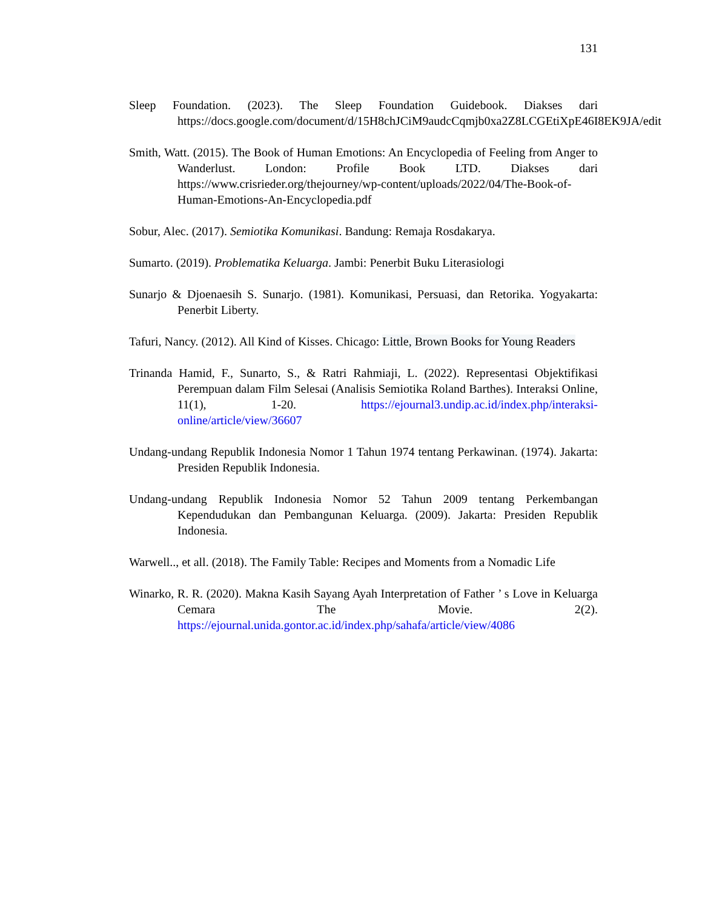131
Sleep Foundation. (2023). The Sleep Foundation Guidebook. Diakses dari https://docs.google.com/document/d/15H8chJCiM9audcCqmjb0xa2Z8LCGEtiXpE46I8EK9JA/edit
Smith, Watt. (2015). The Book of Human Emotions: An Encyclopedia of Feeling from Anger to Wanderlust. London: Profile Book LTD. Diakses dari https://www.crisrieder.org/thejourney/wp-content/uploads/2022/04/The-Book-of-Human-Emotions-An-Encyclopedia.pdf
Sobur, Alec. (2017). Semiotika Komunikasi. Bandung: Remaja Rosdakarya.
Sumarto. (2019). Problematika Keluarga. Jambi: Penerbit Buku Literasiologi
Sunarjo & Djoenaesih S. Sunarjo. (1981). Komunikasi, Persuasi, dan Retorika. Yogyakarta: Penerbit Liberty.
Tafuri, Nancy. (2012). All Kind of Kisses. Chicago: Little, Brown Books for Young Readers
Trinanda Hamid, F., Sunarto, S., & Ratri Rahmiaji, L. (2022). Representasi Objektifikasi Perempuan dalam Film Selesai (Analisis Semiotika Roland Barthes). Interaksi Online, 11(1), 1-20. https://ejournal3.undip.ac.id/index.php/interaksi-online/article/view/36607
Undang-undang Republik Indonesia Nomor 1 Tahun 1974 tentang Perkawinan. (1974). Jakarta: Presiden Republik Indonesia.
Undang-undang Republik Indonesia Nomor 52 Tahun 2009 tentang Perkembangan Kependudukan dan Pembangunan Keluarga. (2009). Jakarta: Presiden Republik Indonesia.
Warwell.., et all. (2018). The Family Table: Recipes and Moments from a Nomadic Life
Winarko, R. R. (2020). Makna Kasih Sayang Ayah Interpretation of Father ’ s Love in Keluarga Cemara The Movie. 2(2). https://ejournal.unida.gontor.ac.id/index.php/sahafa/article/view/4086